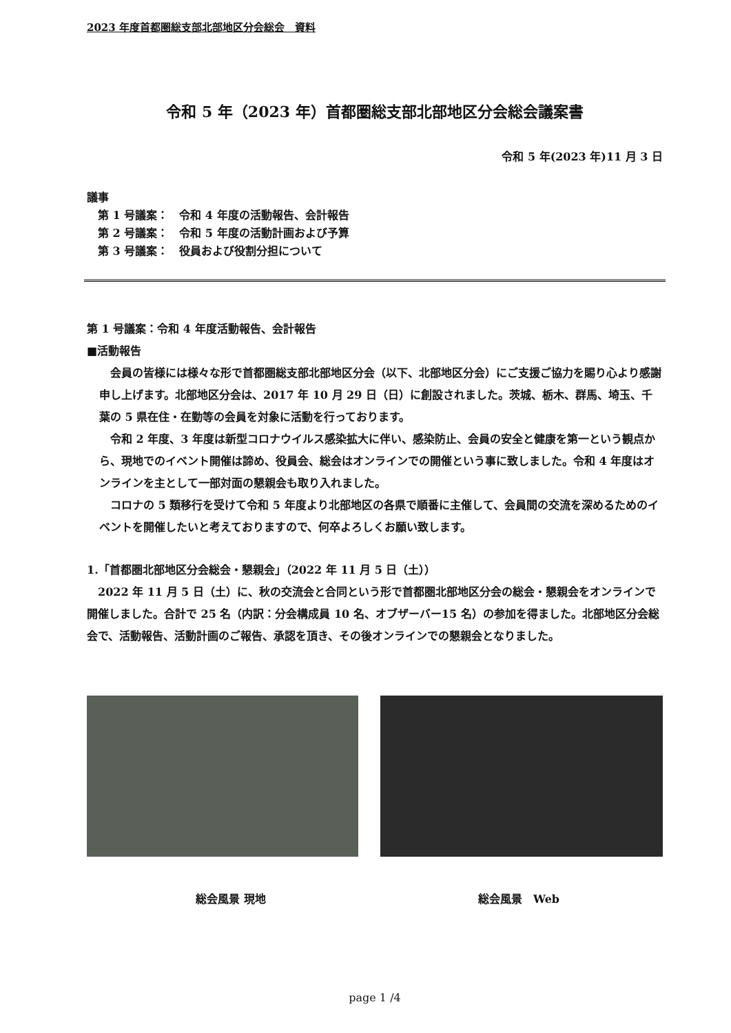2023 年度首都圏総支部北部地区分会総会　資料
令和 5 年（2023 年）首都圏総支部北部地区分会総会議案書
令和 5 年(2023 年)11 月 3 日
議事
　第 1 号議案：　令和 4 年度の活動報告、会計報告
　第 2 号議案：　令和 5 年度の活動計画および予算
　第 3 号議案：　役員および役割分担について
第 1 号議案：令和 4 年度活動報告、会計報告
■活動報告
　会員の皆様には様々な形で首都圏総支部北部地区分会（以下、北部地区分会）にご支援ご協力を賜り心より感謝申し上げます。北部地区分会は、2017 年 10 月 29 日（日）に創設されました。茨城、栃木、群馬、埼玉、千葉の 5 県在住・在勤等の会員を対象に活動を行っております。
　令和 2 年度、3 年度は新型コロナウイルス感染拡大に伴い、感染防止、会員の安全と健康を第一という観点から、現地でのイベント開催は諦め、役員会、総会はオンラインでの開催という事に致しました。令和 4 年度はオンラインを主として一部対面の懇親会も取り入れました。
　コロナの 5 類移行を受けて令和 5 年度より北部地区の各県で順番に主催して、会員間の交流を深めるためのイベントを開催したいと考えておりますので、何卒よろしくお願い致します。
1.「首都圏北部地区分会総会・懇親会」（2022 年 11 月 5 日（土））
　2022 年 11 月 5 日（土）に、秋の交流会と合同という形で首都圏北部地区分会の総会・懇親会をオンラインで開催しました。合計で 25 名（内訳：分会構成員 10 名、オブザーバー15 名）の参加を得ました。北部地区分会総会で、活動報告、活動計画のご報告、承認を頂き、その後オンラインでの懇親会となりました。
総会風景 現地 総会風景　Web
page 1 /4